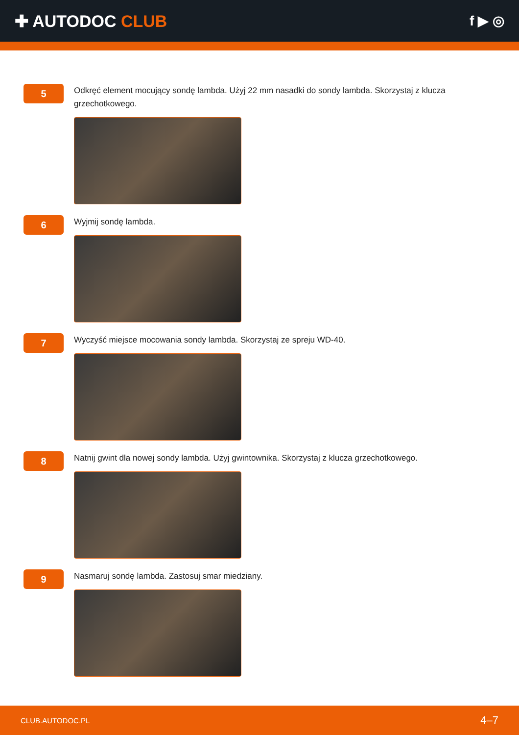✚ AUTODOC CLUB
f ▶ ◎
5
Odkręć element mocujący sondę lambda. Użyj 22 mm nasadki do sondy lambda. Skorzystaj z klucza grzechotkowego.
6
Wyjmij sondę lambda.
7
Wyczyść miejsce mocowania sondy lambda. Skorzystaj ze spreju WD-40.
8
Natnij gwint dla nowej sondy lambda. Użyj gwintownika. Skorzystaj z klucza grzechotkowego.
9
Nasmaruj sondę lambda. Zastosuj smar miedziany.
CLUB.AUTODOC.PL 4–7